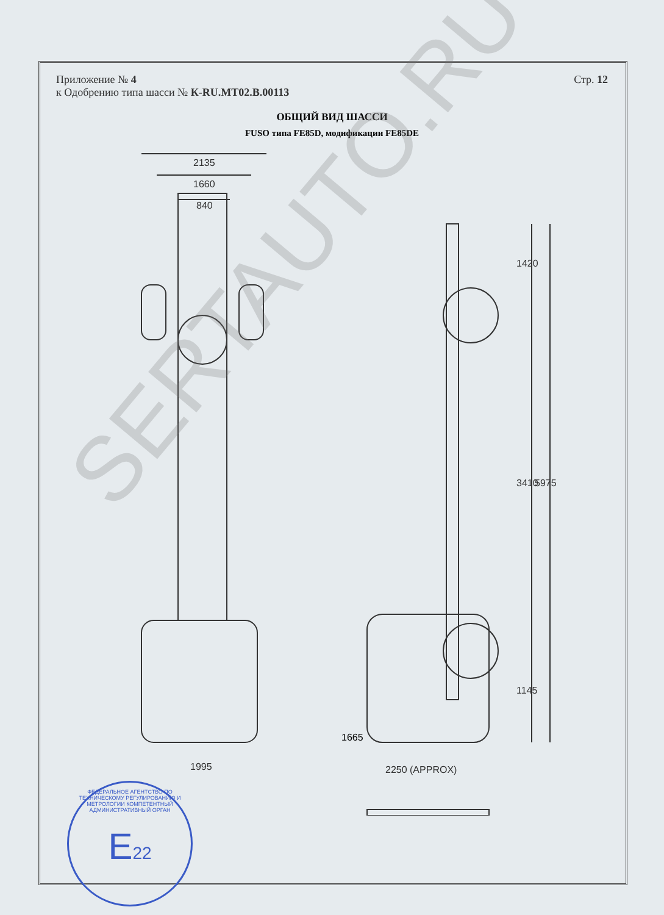Приложение № 4
к Одобрению типа шасси № К-RU.MT02.B.00113
Стр. 12
ОБЩИЙ ВИД ШАССИ
FUSO типа FE85D, модификации FE85DE
2135
1660
840
1995
1420
3410
5975
1145
2250 (APPROX)
1665
ФЕДЕРАЛЬНОЕ АГЕНТСТВО ПО ТЕХНИЧЕСКОМУ РЕГУЛИРОВАНИЮ И МЕТРОЛОГИИ КОМПЕТЕНТНЫЙ АДМИНИСТРАТИВНЫЙ ОРГАН
E22
SERTAUTO.RU